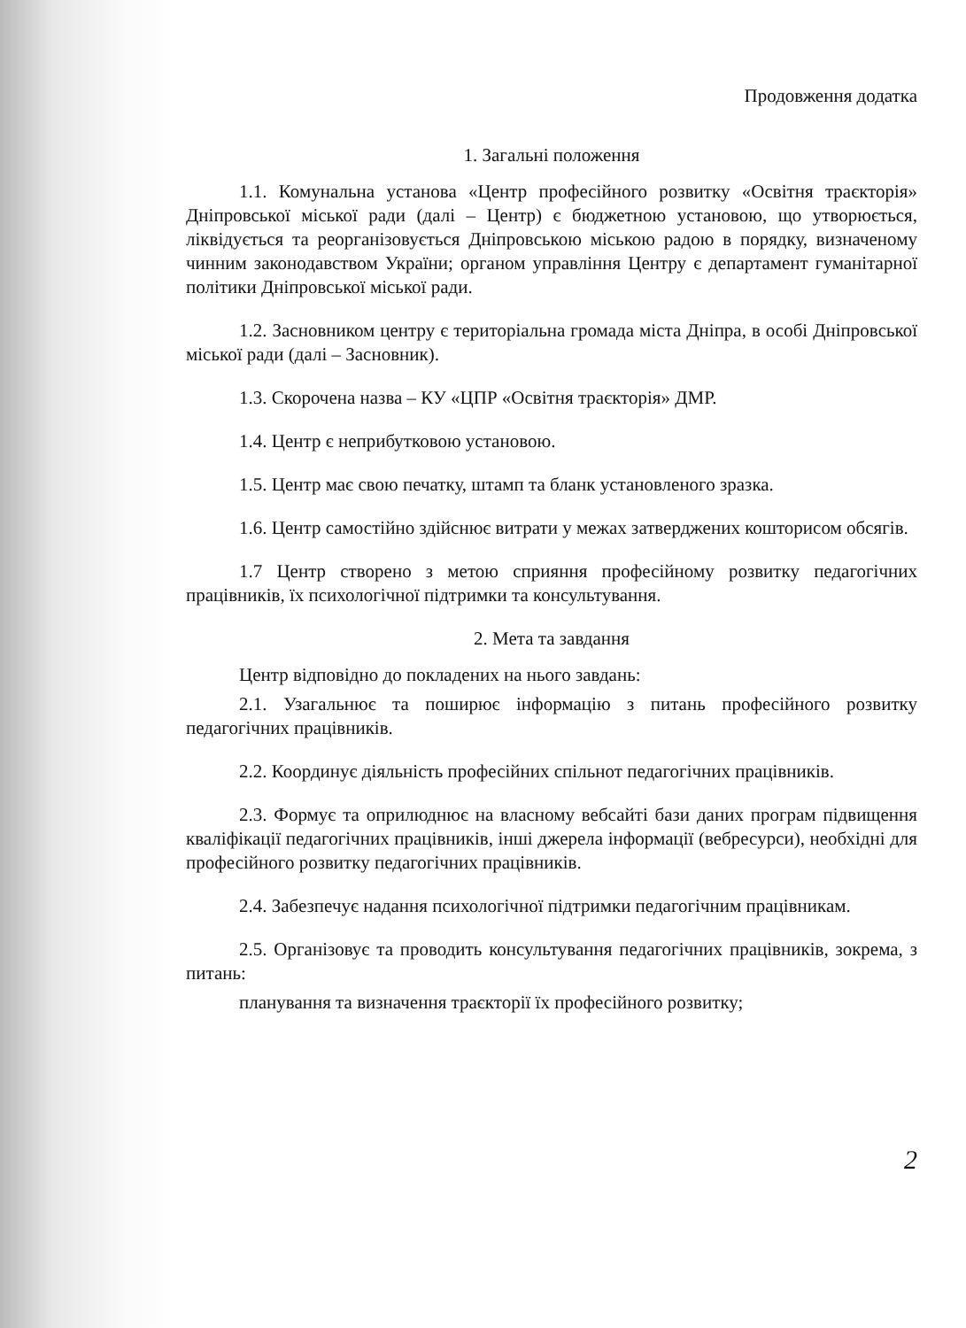Продовження додатка
1. Загальні положення
1.1. Комунальна установа «Центр професійного розвитку «Освітня траєкторія» Дніпровської міської ради (далі – Центр) є бюджетною установою, що утворюється, ліквідується та реорганізовується Дніпровською міською радою в порядку, визначеному чинним законодавством України; органом управління Центру є департамент гуманітарної політики Дніпровської міської ради.
1.2. Засновником центру є територіальна громада міста Дніпра, в особі Дніпровської міської ради (далі – Засновник).
1.3. Скорочена назва – КУ «ЦПР «Освітня траєкторія» ДМР.
1.4. Центр є неприбутковою установою.
1.5. Центр має свою печатку, штамп та бланк установленого зразка.
1.6. Центр самостійно здійснює витрати у межах затверджених кошторисом обсягів.
1.7 Центр створено з метою сприяння професійному розвитку педагогічних працівників, їх психологічної підтримки та консультування.
2. Мета та завдання
Центр відповідно до покладених на нього завдань:
2.1. Узагальнює та поширює інформацію з питань професійного розвитку педагогічних працівників.
2.2. Координує діяльність професійних спільнот педагогічних працівників.
2.3. Формує та оприлюднює на власному вебсайті бази даних програм підвищення кваліфікації педагогічних працівників, інші джерела інформації (вебресурси), необхідні для професійного розвитку педагогічних працівників.
2.4. Забезпечує надання психологічної підтримки педагогічним працівникам.
2.5. Організовує та проводить консультування педагогічних працівників, зокрема, з питань:
планування та визначення траєкторії їх професійного розвитку;
2